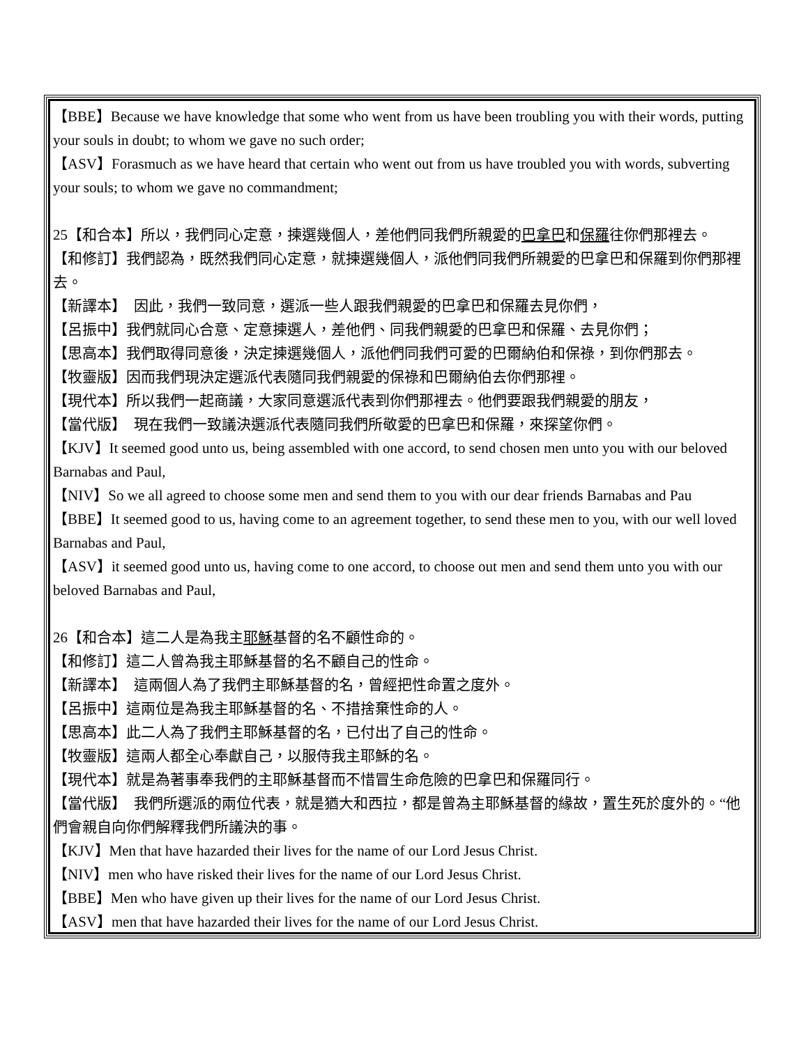【BBE】Because we have knowledge that some who went from us have been troubling you with their words, putting your souls in doubt; to whom we gave no such order;
【ASV】Forasmuch as we have heard that certain who went out from us have troubled you with words, subverting your souls; to whom we gave no commandment;
25【和合本】所以，我們同心定意，揀選幾個人，差他們同我們所親愛的巴拿巴和保羅往你們那裡去。
【和修訂】我們認為，既然我們同心定意，就揀選幾個人，派他們同我們所親愛的巴拿巴和保羅到你們那裡去。
【新譯本】　因此，我們一致同意，選派一些人跟我們親愛的巴拿巴和保羅去見你們，
【呂振中】我們就同心合意、定意揀選人，差他們、同我們親愛的巴拿巴和保羅、去見你們；
【思高本】我們取得同意後，決定揀選幾個人，派他們同我們可愛的巴爾納伯和保祿，到你們那去。
【牧靈版】因而我們現決定選派代表隨同我們親愛的保祿和巴爾納伯去你們那裡。
【現代本】所以我們一起商議，大家同意選派代表到你們那裡去。他們要跟我們親愛的朋友，
【當代版】　現在我們一致議決選派代表隨同我們所敬愛的巴拿巴和保羅，來探望你們。
【KJV】It seemed good unto us, being assembled with one accord, to send chosen men unto you with our beloved Barnabas and Paul,
【NIV】So we all agreed to choose some men and send them to you with our dear friends Barnabas and Pau
【BBE】It seemed good to us, having come to an agreement together, to send these men to you, with our well loved Barnabas and Paul,
【ASV】it seemed good unto us, having come to one accord, to choose out men and send them unto you with our beloved Barnabas and Paul,
26【和合本】這二人是為我主耶穌基督的名不顧性命的。
【和修訂】這二人曾為我主耶穌基督的名不顧自己的性命。
【新譯本】　這兩個人為了我們主耶穌基督的名，曾經把性命置之度外。
【呂振中】這兩位是為我主耶穌基督的名、不措捨棄性命的人。
【思高本】此二人為了我們主耶穌基督的名，已付出了自己的性命。
【牧靈版】這兩人都全心奉獻自己，以服侍我主耶穌的名。
【現代本】就是為著事奉我們的主耶穌基督而不惜冒生命危險的巴拿巴和保羅同行。
【當代版】　我們所選派的兩位代表，就是猶大和西拉，都是曾為主耶穌基督的緣故，置生死於度外的。“他們會親自向你們解釋我們所議決的事。
【KJV】Men that have hazarded their lives for the name of our Lord Jesus Christ.
【NIV】men who have risked their lives for the name of our Lord Jesus Christ.
【BBE】Men who have given up their lives for the name of our Lord Jesus Christ.
【ASV】men that have hazarded their lives for the name of our Lord Jesus Christ.